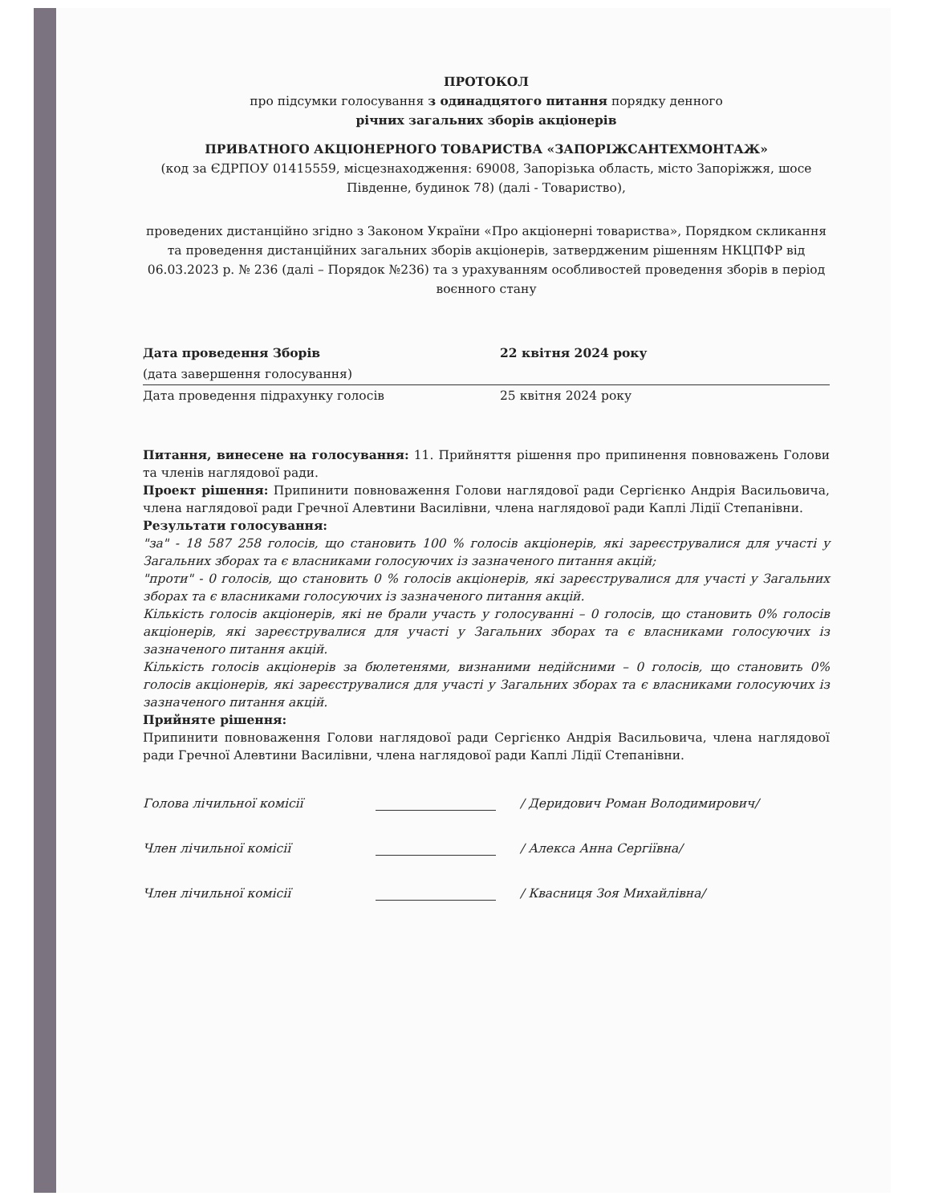ПРОТОКОЛ
про підсумки голосування з одинадцятого питання порядку денного
річних загальних зборів акціонерів
ПРИВАТНОГО АКЦІОНЕРНОГО ТОВАРИСТВА «ЗАПОРІЖСАНТЕХМОНТАЖ»
(код за ЄДРПОУ 01415559, місцезнаходження: 69008, Запорізька область, місто Запоріжжя, шосе Південне, будинок 78) (далі - Товариство),
проведених дистанційно згідно з Законом України «Про акціонерні товариства», Порядком скликання та проведення дистанційних загальних зборів акціонерів, затвердженим рішенням НКЦПФР від 06.03.2023 р. № 236 (далі – Порядок №236) та з урахуванням особливостей проведення зборів в період воєнного стану
Дата проведення Зборів
(дата завершення голосування)
22 квітня 2024 року
Дата проведення підрахунку голосів 25 квітня 2024 року
Питання, винесене на голосування: 11. Прийняття рішення про припинення повноважень Голови та членів наглядової ради.
Проект рішення: Припинити повноваження Голови наглядової ради Сергієнко Андрія Васильовича, члена наглядової ради Гречної Алевтини Василівни, члена наглядової ради Каплі Лідії Степанівни.
Результати голосування:
"за" - 18 587 258 голосів, що становить 100 % голосів акціонерів, які зареєструвалися для участі у Загальних зборах та є власниками голосуючих із зазначеного питання акцій;
"проти" - 0 голосів, що становить 0 % голосів акціонерів, які зареєструвалися для участі у Загальних зборах та є власниками голосуючих із зазначеного питання акцій.
Кількість голосів акціонерів, які не брали участь у голосуванні – 0 голосів, що становить 0% голосів акціонерів, які зареєструвалися для участі у Загальних зборах та є власниками голосуючих із зазначеного питання акцій.
Кількість голосів акціонерів за бюлетенями, визнаними недійсними – 0 голосів, що становить 0% голосів акціонерів, які зареєструвалися для участі у Загальних зборах та є власниками голосуючих із зазначеного питання акцій.
Прийняте рішення:
Припинити повноваження Голови наглядової ради Сергієнко Андрія Васильовича, члена наглядової ради Гречної Алевтини Василівни, члена наглядової ради Каплі Лідії Степанівни.
Голова лічильної комісії / Деридович Роман Володимирович/
Член лічильної комісії / Алекса Анна Сергіївна/
Член лічильної комісії / Квасниця Зоя Михайлівна/